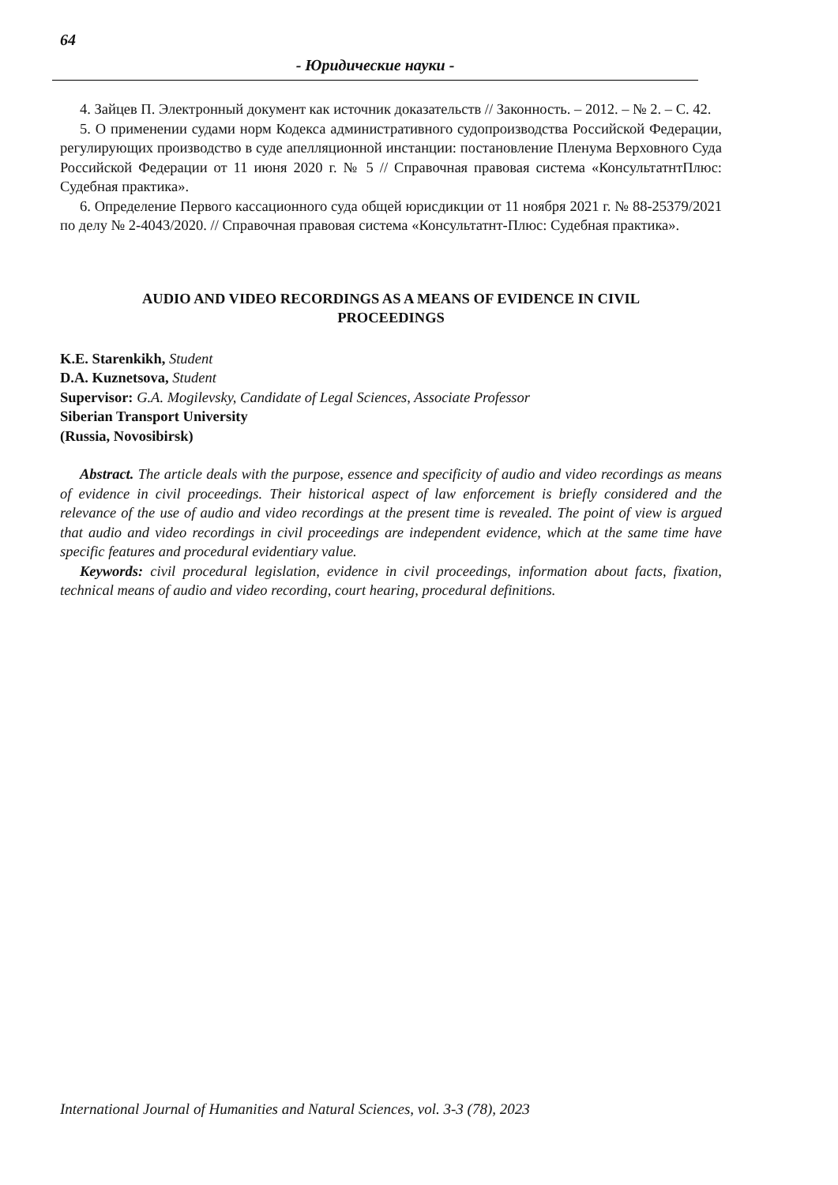64
- Юридические науки -
4. Зайцев П. Электронный документ как источник доказательств // Законность. – 2012. – № 2. – С. 42.
5. О применении судами норм Кодекса административного судопроизводства Российской Федерации, регулирующих производство в суде апелляционной инстанции: постановление Пленума Верховного Суда Российской Федерации от 11 июня 2020 г. № 5 // Справочная правовая система «КонсультатнтПлюс: Судебная практика».
6. Определение Первого кассационного суда общей юрисдикции от 11 ноября 2021 г. № 88-25379/2021 по делу № 2-4043/2020. // Справочная правовая система «Консультатнт-Плюс: Судебная практика».
AUDIO AND VIDEO RECORDINGS AS A MEANS OF EVIDENCE IN CIVIL PROCEEDINGS
K.E. Starenkikh, Student
D.A. Kuznetsova, Student
Supervisor: G.A. Mogilevsky, Candidate of Legal Sciences, Associate Professor
Siberian Transport University
(Russia, Novosibirsk)
Abstract. The article deals with the purpose, essence and specificity of audio and video recordings as means of evidence in civil proceedings. Their historical aspect of law enforcement is briefly considered and the relevance of the use of audio and video recordings at the present time is revealed. The point of view is argued that audio and video recordings in civil proceedings are independent evidence, which at the same time have specific features and procedural evidentiary value.
Keywords: civil procedural legislation, evidence in civil proceedings, information about facts, fixation, technical means of audio and video recording, court hearing, procedural definitions.
International Journal of Humanities and Natural Sciences, vol. 3-3 (78), 2023